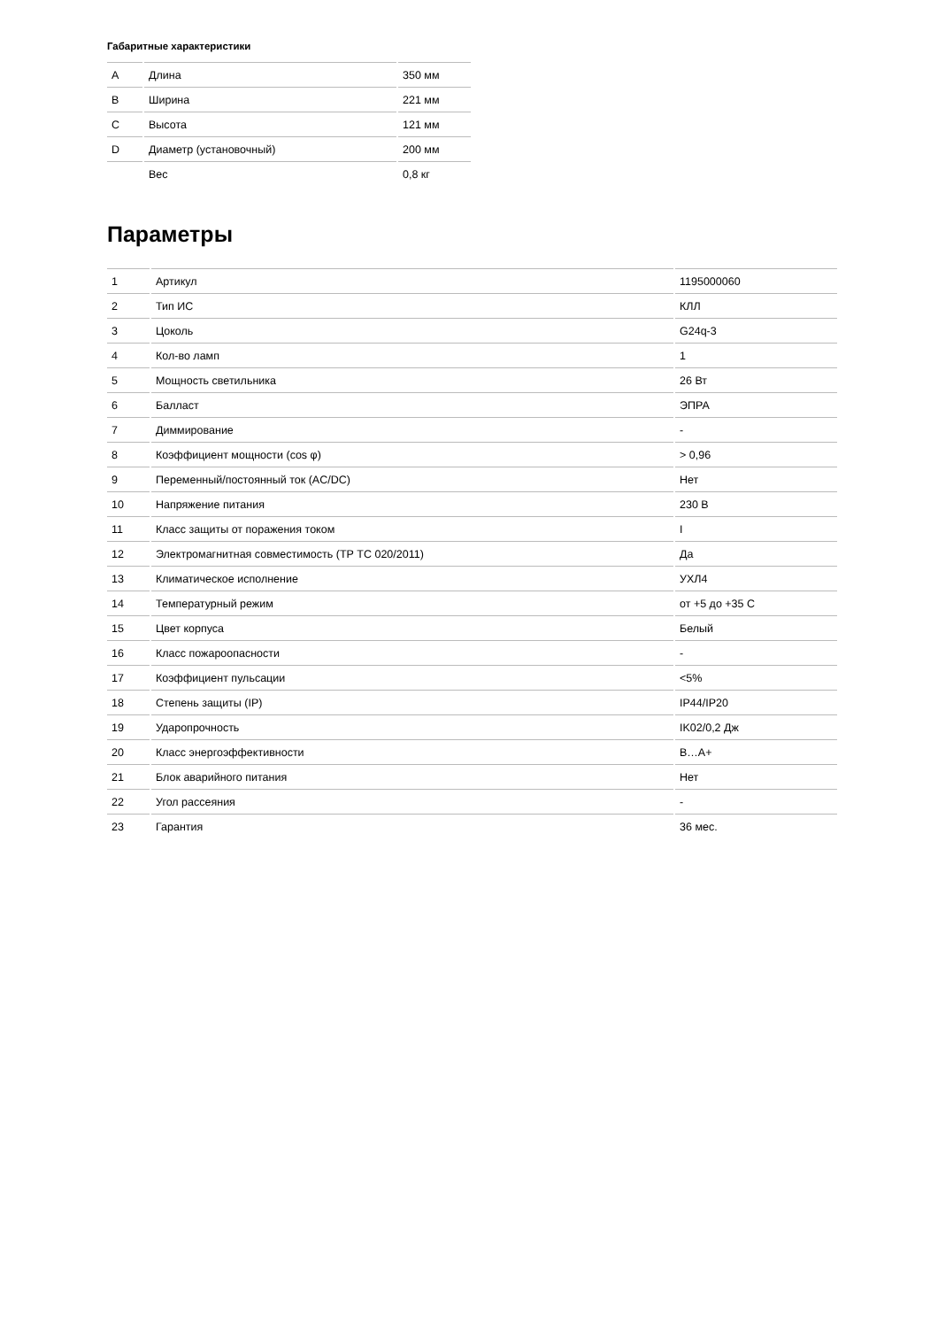Габаритные характеристики
| A | Длина | 350 мм |
| B | Ширина | 221 мм |
| C | Высота | 121 мм |
| D | Диаметр (установочный) | 200 мм |
| | Вес | 0,8 кг |
Параметры
| 1 | Артикул | 1195000060 |
| 2 | Тип ИС | КЛЛ |
| 3 | Цоколь | G24q-3 |
| 4 | Кол-во ламп | 1 |
| 5 | Мощность светильника | 26 Вт |
| 6 | Балласт | ЭПРА |
| 7 | Диммирование | - |
| 8 | Коэффициент мощности (cos φ) | > 0,96 |
| 9 | Переменный/постоянный ток (AC/DC) | Нет |
| 10 | Напряжение питания | 230 В |
| 11 | Класс защиты от поражения током | I |
| 12 | Электромагнитная совместимость (ТР ТС 020/2011) | Да |
| 13 | Климатическое исполнение | УХЛ4 |
| 14 | Температурный режим | от +5 до +35 С |
| 15 | Цвет корпуса | Белый |
| 16 | Класс пожароопасности | - |
| 17 | Коэффициент пульсации | <5% |
| 18 | Степень защиты (IP) | IP44/IP20 |
| 19 | Ударопрочность | IK02/0,2 Дж |
| 20 | Класс энергоэффективности | B…A+ |
| 21 | Блок аварийного питания | Нет |
| 22 | Угол рассеяния | - |
| 23 | Гарантия | 36 мес. |